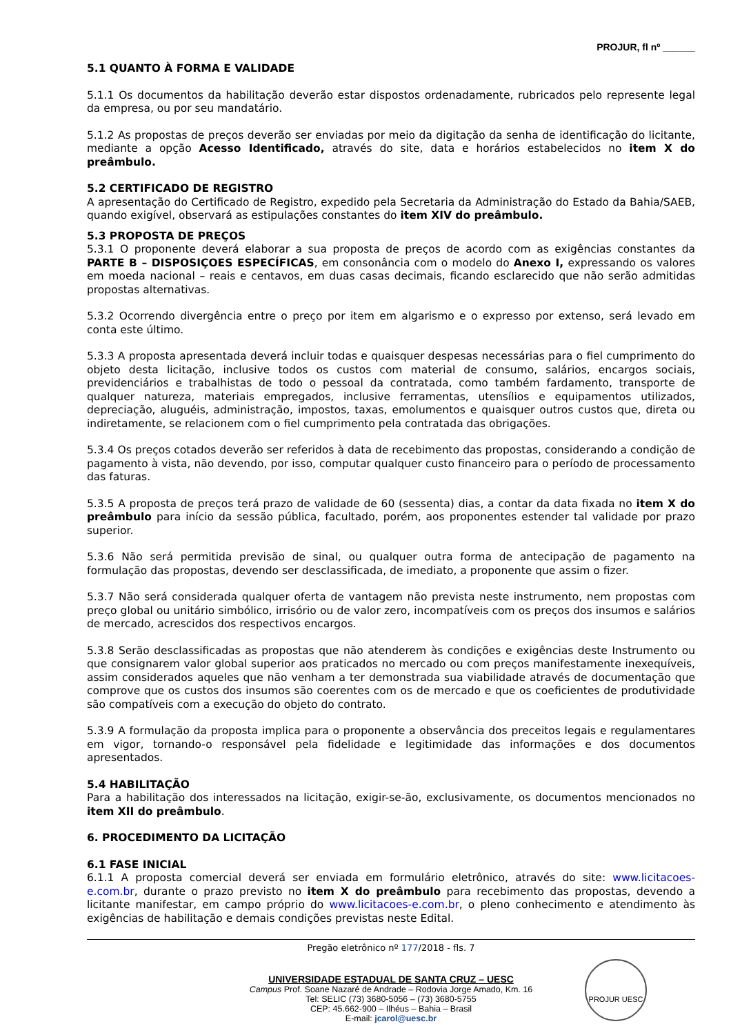PROJUR, fl nº ______
5.1 QUANTO À FORMA E VALIDADE
5.1.1 Os documentos da habilitação deverão estar dispostos ordenadamente, rubricados pelo represente legal da empresa, ou por seu mandatário.
5.1.2 As propostas de preços deverão ser enviadas por meio da digitação da senha de identificação do licitante, mediante a opção Acesso Identificado, através do site, data e horários estabelecidos no item X do preâmbulo.
5.2 CERTIFICADO DE REGISTRO
A apresentação do Certificado de Registro, expedido pela Secretaria da Administração do Estado da Bahia/SAEB, quando exigível, observará as estipulações constantes do item XIV do preâmbulo.
5.3 PROPOSTA DE PREÇOS
5.3.1 O proponente deverá elaborar a sua proposta de preços de acordo com as exigências constantes da PARTE B – DISPOSIÇOES ESPECÍFICAS, em consonância com o modelo do Anexo I, expressando os valores em moeda nacional – reais e centavos, em duas casas decimais, ficando esclarecido que não serão admitidas propostas alternativas.
5.3.2 Ocorrendo divergência entre o preço por item em algarismo e o expresso por extenso, será levado em conta este último.
5.3.3 A proposta apresentada deverá incluir todas e quaisquer despesas necessárias para o fiel cumprimento do objeto desta licitação, inclusive todos os custos com material de consumo, salários, encargos sociais, previdenciários e trabalhistas de todo o pessoal da contratada, como também fardamento, transporte de qualquer natureza, materiais empregados, inclusive ferramentas, utensílios e equipamentos utilizados, depreciação, aluguéis, administração, impostos, taxas, emolumentos e quaisquer outros custos que, direta ou indiretamente, se relacionem com o fiel cumprimento pela contratada das obrigações.
5.3.4 Os preços cotados deverão ser referidos à data de recebimento das propostas, considerando a condição de pagamento à vista, não devendo, por isso, computar qualquer custo financeiro para o período de processamento das faturas.
5.3.5 A proposta de preços terá prazo de validade de 60 (sessenta) dias, a contar da data fixada no item X do preâmbulo para início da sessão pública, facultado, porém, aos proponentes estender tal validade por prazo superior.
5.3.6 Não será permitida previsão de sinal, ou qualquer outra forma de antecipação de pagamento na formulação das propostas, devendo ser desclassificada, de imediato, a proponente que assim o fizer.
5.3.7 Não será considerada qualquer oferta de vantagem não prevista neste instrumento, nem propostas com preço global ou unitário simbólico, irrisório ou de valor zero, incompatíveis com os preços dos insumos e salários de mercado, acrescidos dos respectivos encargos.
5.3.8 Serão desclassificadas as propostas que não atenderem às condições e exigências deste Instrumento ou que consignarem valor global superior aos praticados no mercado ou com preços manifestamente inexequíveis, assim considerados aqueles que não venham a ter demonstrada sua viabilidade através de documentação que comprove que os custos dos insumos são coerentes com os de mercado e que os coeficientes de produtividade são compatíveis com a execução do objeto do contrato.
5.3.9 A formulação da proposta implica para o proponente a observância dos preceitos legais e regulamentares em vigor, tornando-o responsável pela fidelidade e legitimidade das informações e dos documentos apresentados.
5.4 HABILITAÇÃO
Para a habilitação dos interessados na licitação, exigir-se-ão, exclusivamente, os documentos mencionados no item XII do preâmbulo.
6. PROCEDIMENTO DA LICITAÇÃO
6.1 FASE INICIAL
6.1.1 A proposta comercial deverá ser enviada em formulário eletrônico, através do site: www.licitacoes-e.com.br, durante o prazo previsto no item X do preâmbulo para recebimento das propostas, devendo a licitante manifestar, em campo próprio do www.licitacoes-e.com.br, o pleno conhecimento e atendimento às exigências de habilitação e demais condições previstas neste Edital.
Pregão eletrônico nº 177/2018 - fls. 7
UNIVERSIDADE ESTADUAL DE SANTA CRUZ – UESC
Campus Prof. Soane Nazaré de Andrade – Rodovia Jorge Amado, Km. 16
Tel: SELIC (73) 3680-5056 – (73) 3680-5755
CEP: 45.662-900 – Ilhéus – Bahia – Brasil
E-mail: jcarol@uesc.br
PROJUR UESC